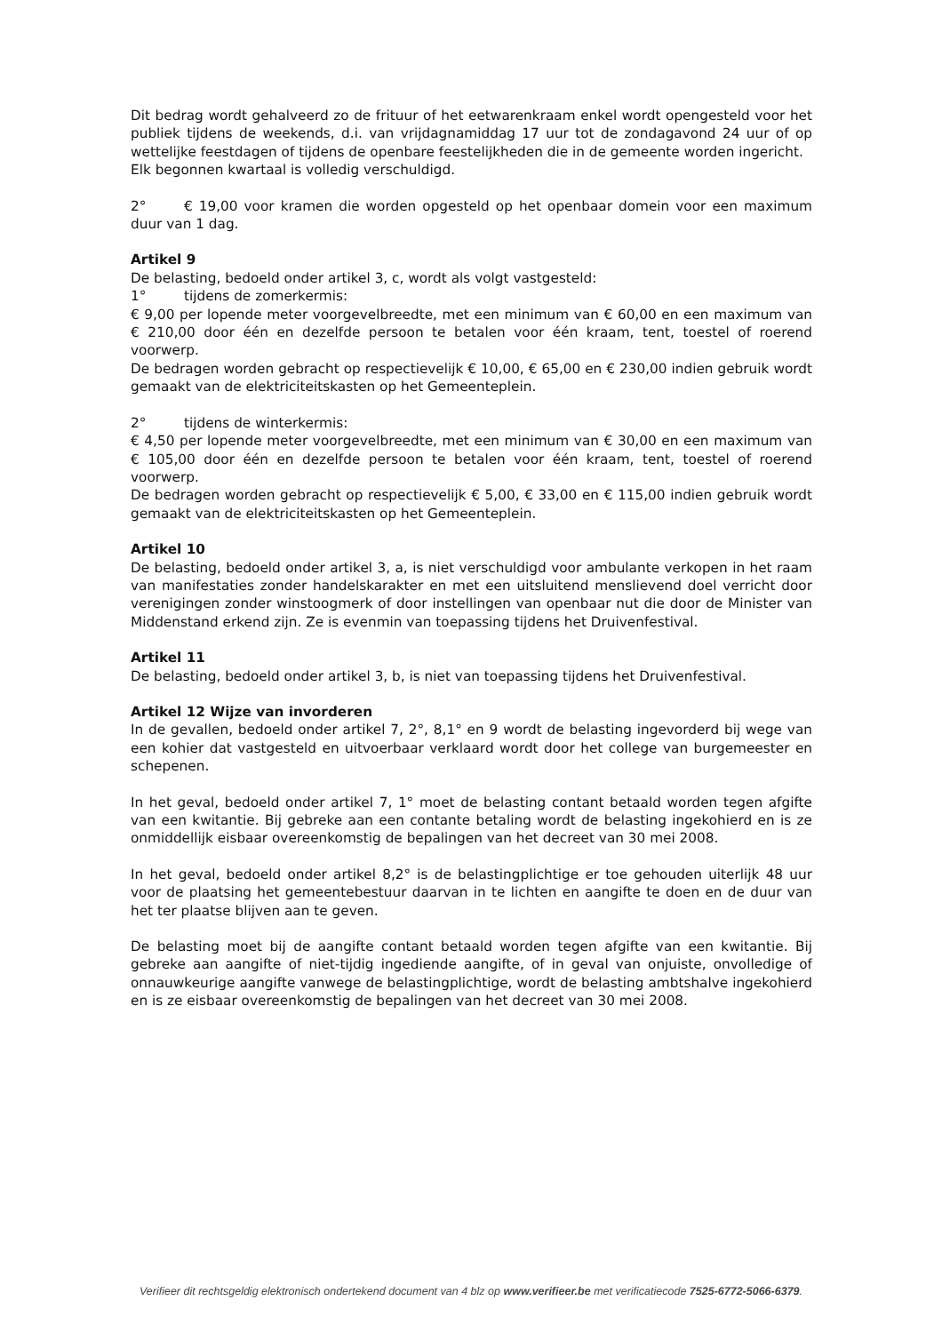Dit bedrag wordt gehalveerd zo de frituur of het eetwarenkraam enkel wordt opengesteld voor het publiek tijdens de weekends, d.i. van vrijdagnamiddag 17 uur tot de zondagavond 24 uur of op wettelijke feestdagen of tijdens de openbare feestelijkheden die in de gemeente worden ingericht.
Elk begonnen kwartaal is volledig verschuldigd.
2° € 19,00 voor kramen die worden opgesteld op het openbaar domein voor een maximum duur van 1 dag.
Artikel 9
De belasting, bedoeld onder artikel 3, c, wordt als volgt vastgesteld:
1° tijdens de zomerkermis:
€ 9,00 per lopende meter voorgevelbreedte, met een minimum van € 60,00 en een maximum van € 210,00 door één en dezelfde persoon te betalen voor één kraam, tent, toestel of roerend voorwerp.
De bedragen worden gebracht op respectievelijk € 10,00, € 65,00 en € 230,00 indien gebruik wordt gemaakt van de elektriciteitskasten op het Gemeenteplein.
2° tijdens de winterkermis:
€ 4,50 per lopende meter voorgevelbreedte, met een minimum van € 30,00 en een maximum van € 105,00 door één en dezelfde persoon te betalen voor één kraam, tent, toestel of roerend voorwerp.
De bedragen worden gebracht op respectievelijk € 5,00, € 33,00 en € 115,00 indien gebruik wordt gemaakt van de elektriciteitskasten op het Gemeenteplein.
Artikel 10
De belasting, bedoeld onder artikel 3, a, is niet verschuldigd voor ambulante verkopen in het raam van manifestaties zonder handelskarakter en met een uitsluitend menslievend doel verricht door verenigingen zonder winstoogmerk of door instellingen van openbaar nut die door de Minister van Middenstand erkend zijn. Ze is evenmin van toepassing tijdens het Druivenfestival.
Artikel 11
De belasting, bedoeld onder artikel 3, b, is niet van toepassing tijdens het Druivenfestival.
Artikel 12 Wijze van invorderen
In de gevallen, bedoeld onder artikel 7, 2°, 8,1° en 9 wordt de belasting ingevorderd bij wege van een kohier dat vastgesteld en uitvoerbaar verklaard wordt door het college van burgemeester en schepenen.
In het geval, bedoeld onder artikel 7, 1° moet de belasting contant betaald worden tegen afgifte van een kwitantie. Bij gebreke aan een contante betaling wordt de belasting ingekohierd en is ze onmiddellijk eisbaar overeenkomstig de bepalingen van het decreet van 30 mei 2008.
In het geval, bedoeld onder artikel 8,2° is de belastingplichtige er toe gehouden uiterlijk 48 uur voor de plaatsing het gemeentebestuur daarvan in te lichten en aangifte te doen en de duur van het ter plaatse blijven aan te geven.
De belasting moet bij de aangifte contant betaald worden tegen afgifte van een kwitantie. Bij gebreke aan aangifte of niet-tijdig ingediende aangifte, of in geval van onjuiste, onvolledige of onnauwkeurige aangifte vanwege de belastingplichtige, wordt de belasting ambtshalve ingekohierd en is ze eisbaar overeenkomstig de bepalingen van het decreet van 30 mei 2008.
Verifieer dit rechtsgeldig elektronisch ondertekend document van 4 blz op www.verifieer.be met verificatiecode 7525-6772-5066-6379.